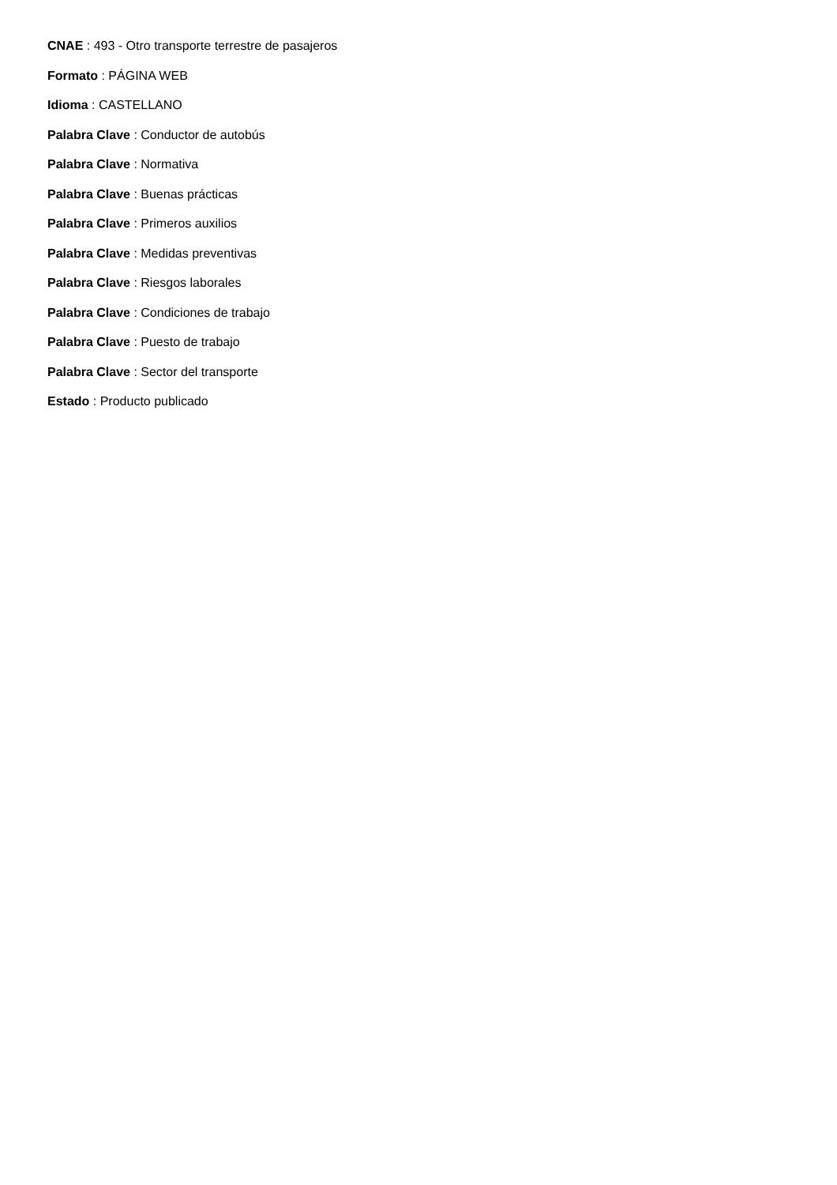CNAE : 493 - Otro transporte terrestre de pasajeros
Formato : PÁGINA WEB
Idioma : CASTELLANO
Palabra Clave : Conductor de autobús
Palabra Clave : Normativa
Palabra Clave : Buenas prácticas
Palabra Clave : Primeros auxilios
Palabra Clave : Medidas preventivas
Palabra Clave : Riesgos laborales
Palabra Clave : Condiciones de trabajo
Palabra Clave : Puesto de trabajo
Palabra Clave : Sector del transporte
Estado : Producto publicado